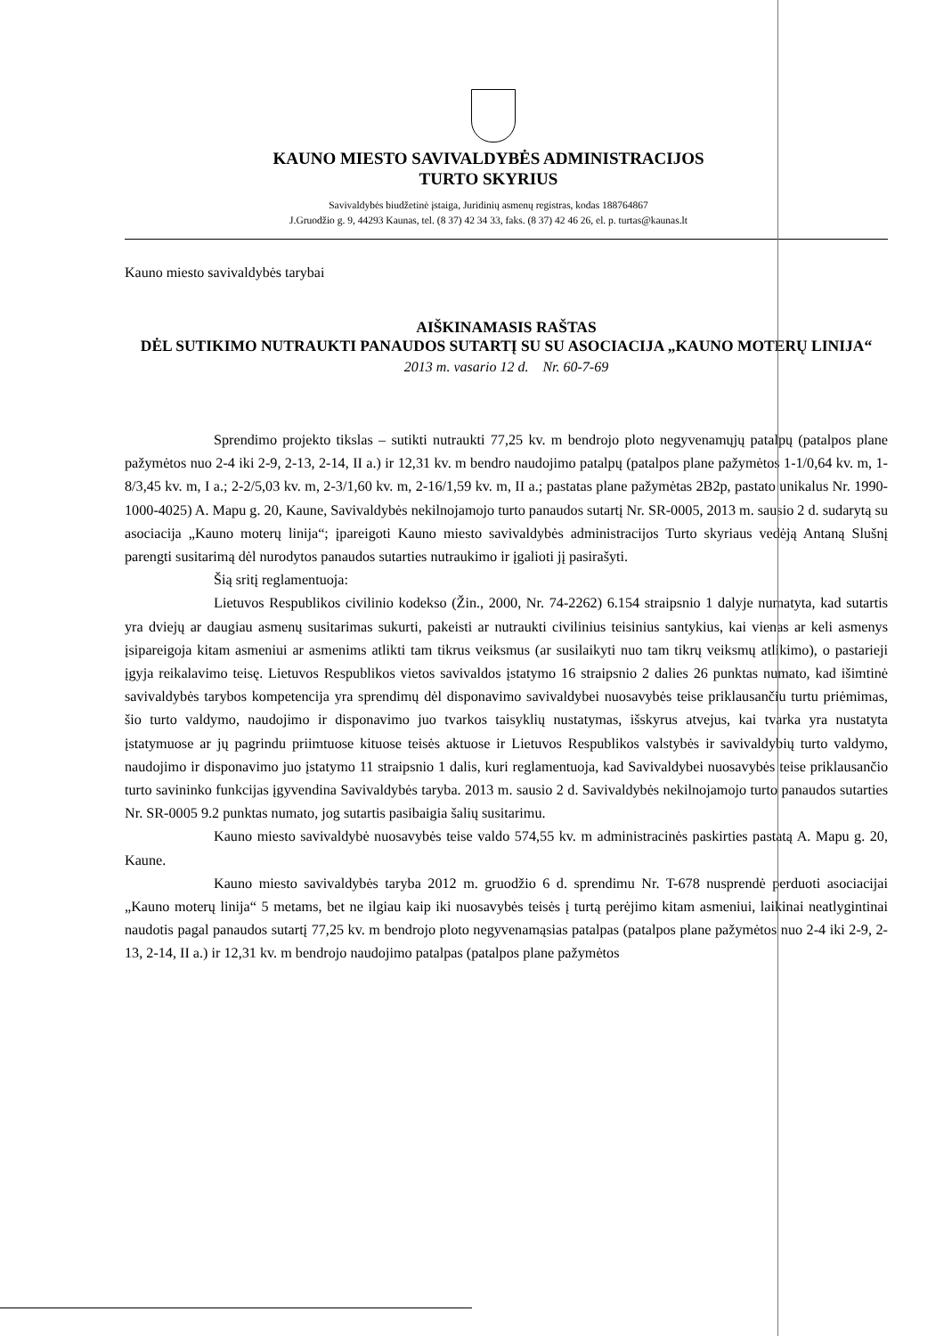KAUNO MIESTO SAVIVALDYBĖS ADMINISTRACIJOS
TURTO SKYRIUS
Savivaldybės biudžetinė įstaiga, Juridinių asmenų registras, kodas 188764867
J.Gruodžio g. 9, 44293 Kaunas, tel. (8 37) 42 34 33, faks. (8 37) 42 46 26, el. p. turtas@kaunas.lt
Kauno miesto savivaldybės tarybai
AIŠKINAMASIS RAŠTAS
DĖL SUTIKIMO NUTRAUKTI PANAUDOS SUTARTĮ SU SU ASOCIACIJA „KAUNO MOTERŲ LINIJA“
2013 m. vasario 12 d. Nr. 60-7-69
Sprendimo projekto tikslas – sutikti nutraukti 77,25 kv. m bendrojo ploto negyvenamųjų patalpų (patalpos plane pažymėtos nuo 2-4 iki 2-9, 2-13, 2-14, II a.) ir 12,31 kv. m bendro naudojimo patalpų (patalpos plane pažymėtos 1-1/0,64 kv. m, 1-8/3,45 kv. m, I a.; 2-2/5,03 kv. m, 2-3/1,60 kv. m, 2-16/1,59 kv. m, II a.; pastatas plane pažymėtas 2B2p, pastato unikalus Nr. 1990-1000-4025) A. Mapu g. 20, Kaune, Savivaldybės nekilnojamojo turto panaudos sutartį Nr. SR-0005, 2013 m. sausio 2 d. sudarytą su asociacija „Kauno moterų linija“; įpareigoti Kauno miesto savivaldybės administracijos Turto skyriaus vedėją Antaną Slušnį parengti susitarimą dėl nurodytos panaudos sutarties nutraukimo ir įgalioti jį pasirašyti.
Šią sritį reglamentuoja:
Lietuvos Respublikos civilinio kodekso (Žin., 2000, Nr. 74-2262) 6.154 straipsnio 1 dalyje numatyta, kad sutartis yra dviejų ar daugiau asmenų susitarimas sukurti, pakeisti ar nutraukti civilinius teisinius santykius, kai vienas ar keli asmenys įsipareigoja kitam asmeniui ar asmenims atlikti tam tikrus veiksmus (ar susilaikyti nuo tam tikrų veiksmų atlikimo), o pastarieji įgyja reikalavimo teisę. Lietuvos Respublikos vietos savivaldos įstatymo 16 straipsnio 2 dalies 26 punktas numato, kad išimtinė savivaldybės tarybos kompetencija yra sprendimų dėl disponavimo savivaldybei nuosavybės teise priklausančiu turtu priėmimas, šio turto valdymo, naudojimo ir disponavimo juo tvarkos taisyklių nustatymas, išskyrus atvejus, kai tvarka yra nustatyta įstatymuose ar jų pagrindu priimtuose kituose teisės aktuose ir Lietuvos Respublikos valstybės ir savivaldybių turto valdymo, naudojimo ir disponavimo juo įstatymo 11 straipsnio 1 dalis, kuri reglamentuoja, kad Savivaldybei nuosavybės teise priklausančio turto savininko funkcijas įgyvendina Savivaldybės taryba. 2013 m. sausio 2 d. Savivaldybės nekilnojamojo turto panaudos sutarties Nr. SR-0005 9.2 punktas numato, jog sutartis pasibaigia šalių susitarimu.
Kauno miesto savivaldybė nuosavybės teise valdo 574,55 kv. m administracinės paskirties pastatą A. Mapu g. 20, Kaune.
Kauno miesto savivaldybės taryba 2012 m. gruodžio 6 d. sprendimu Nr. T-678 nusprendė perduoti asociacijai „Kauno moterų linija“ 5 metams, bet ne ilgiau kaip iki nuosavybės teisės į turtą perėjimo kitam asmeniui, laikinai neatlygintinai naudotis pagal panaudos sutartį 77,25 kv. m bendrojo ploto negyvenamąsias patalpas (patalpos plane pažymėtos nuo 2-4 iki 2-9, 2-13, 2-14, II a.) ir 12,31 kv. m bendrojo naudojimo patalpas (patalpos plane pažymėtos